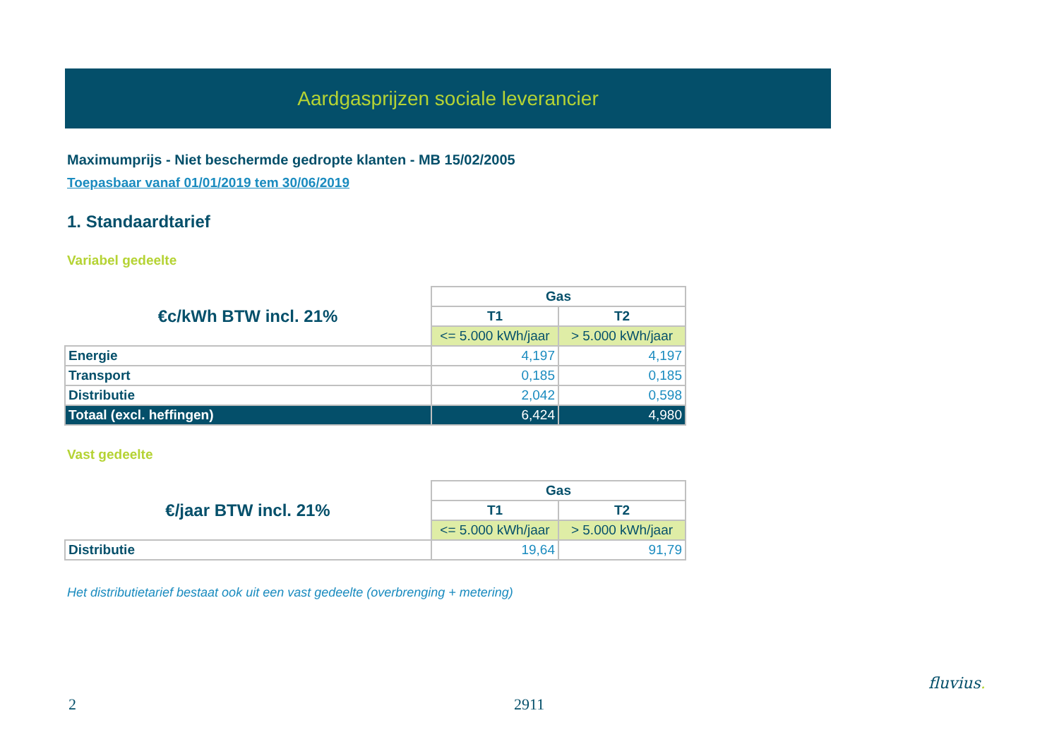Aardgasprijzen sociale leverancier
Maximumprijs - Niet beschermde gedropte klanten - MB 15/02/2005
Toepasbaar vanaf 01/01/2019 tem 30/06/2019
1. Standaardtarief
Variabel gedeelte
| €c/kWh BTW incl. 21% | Gas | |
| | T1 | T2 |
| | <= 5.000 kWh/jaar | > 5.000 kWh/jaar |
| Energie | 4,197 | 4,197 |
| Transport | 0,185 | 0,185 |
| Distributie | 2,042 | 0,598 |
| Totaal (excl. heffingen) | 6,424 | 4,980 |
Vast gedeelte
| €/jaar BTW incl. 21% | Gas | |
| | T1 | T2 |
| | <= 5.000 kWh/jaar | > 5.000 kWh/jaar |
| Distributie | 19,64 | 91,79 |
Het distributietarief bestaat ook uit een vast gedeelte (overbrenging + metering)
2 2911
fluvius.